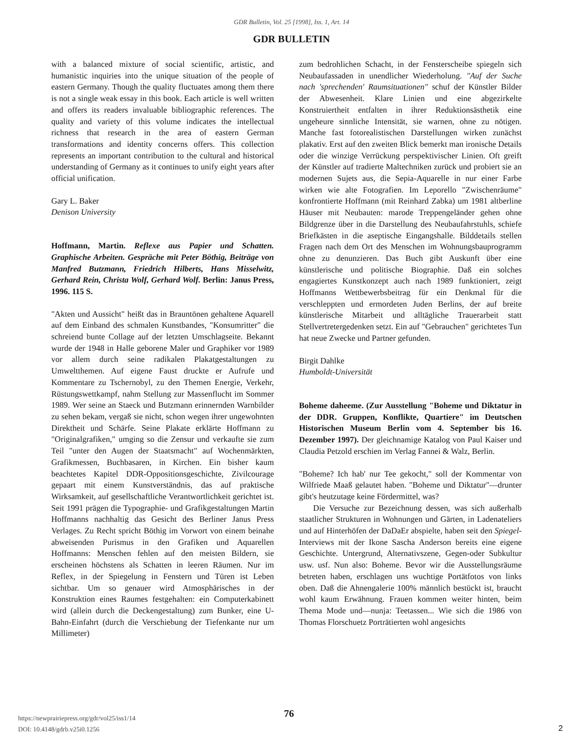GDR Bulletin, Vol. 25 [1998], Iss. 1, Art. 14
GDR BULLETIN
with a balanced mixture of social scientific, artistic, and humanistic inquiries into the unique situation of the people of eastern Germany. Though the quality fluctuates among them there is not a single weak essay in this book. Each article is well written and offers its readers invaluable bibliographic references. The quality and variety of this volume indicates the intellectual richness that research in the area of eastern German transformations and identity concerns offers. This collection represents an important contribution to the cultural and historical understanding of Germany as it continues to unify eight years after official unification.
Gary L. Baker
Denison University
Hoffmann, Martin. Reflexe aus Papier und Schatten. Graphische Arbeiten. Gespräche mit Peter Böthig, Beiträge von Manfred Butzmann, Friedrich Hilberts, Hans Misselwitz, Gerhard Rein, Christa Wolf, Gerhard Wolf. Berlin: Janus Press, 1996. 115 S.
"Akten und Aussicht" heißt das in Brauntönen gehaltene Aquarell auf dem Einband des schmalen Kunstbandes, "Konsumritter" die schreiend bunte Collage auf der letzten Umschlagseite. Bekannt wurde der 1948 in Halle geborene Maler und Graphiker vor 1989 vor allem durch seine radikalen Plakatgestaltungen zu Umweltthemen. Auf eigene Faust druckte er Aufrufe und Kommentare zu Tschernobyl, zu den Themen Energie, Verkehr, Rüstungswettkampf, nahm Stellung zur Massenflucht im Sommer 1989. Wer seine an Staeck und Butzmann erinnernden Warnbilder zu sehen bekam, vergaß sie nicht, schon wegen ihrer ungewohnten Direktheit und Schärfe. Seine Plakate erklärte Hoffmann zu "Originalgrafiken," umging so die Zensur und verkaufte sie zum Teil "unter den Augen der Staatsmacht" auf Wochenmärkten, Grafikmessen, Buchbasaren, in Kirchen. Ein bisher kaum beachtetes Kapitel DDR-Oppositionsgeschichte, Zivilcourage gepaart mit einem Kunstverständnis, das auf praktische Wirksamkeit, auf gesellschaftliche Verantwortlichkeit gerichtet ist. Seit 1991 prägen die Typographie- und Grafikgestaltungen Martin Hoffmanns nachhaltig das Gesicht des Berliner Janus Press Verlages. Zu Recht spricht Böthig im Vorwort von einem beinahe abweisenden Purismus in den Grafiken und Aquarellen Hoffmanns: Menschen fehlen auf den meisten Bildern, sie erscheinen höchstens als Schatten in leeren Räumen. Nur im Reflex, in der Spiegelung in Fenstern und Türen ist Leben sichtbar. Um so genauer wird Atmosphärisches in der Konstruktion eines Raumes festgehalten: ein Computerkabinett wird (allein durch die Deckengestaltung) zum Bunker, eine U-Bahn-Einfahrt (durch die Verschiebung der Tiefenkante nur um Millimeter)
zum bedrohlichen Schacht, in der Fensterscheibe spiegeln sich Neubaufassaden in unendlicher Wiederholung. "Auf der Suche nach 'sprechenden' Raumsituationen" schuf der Künstler Bilder der Abwesenheit. Klare Linien und eine abgezirkelte Konstruiertheit entfalten in ihrer Reduktionsästhetik eine ungeheure sinnliche Intensität, sie warnen, ohne zu nötigen. Manche fast fotorealistischen Darstellungen wirken zunächst plakativ. Erst auf den zweiten Blick bemerkt man ironische Details oder die winzige Verrückung perspektivischer Linien. Oft greift der Künstler auf tradierte Maltechniken zurück und probiert sie an modernen Sujets aus, die Sepia-Aquarelle in nur einer Farbe wirken wie alte Fotografien. Im Leporello "Zwischenräume" konfrontierte Hoffmann (mit Reinhard Zabka) um 1981 altberline Häuser mit Neubauten: marode Treppengeländer gehen ohne Bildgrenze über in die Darstellung des Neubaufahrstuhls, schiefe Briefkästen in die aseptische Eingangshalle. Bilddetails stellen Fragen nach dem Ort des Menschen im Wohnungsbauprogramm ohne zu denunzieren. Das Buch gibt Auskunft über eine künstlerische und politische Biographie. Daß ein solches engagiertes Kunstkonzept auch nach 1989 funktioniert, zeigt Hoffmanns Wettbewerbsbeitrag für ein Denkmal für die verschleppten und ermordeten Juden Berlins, der auf breite künstlerische Mitarbeit und alltägliche Trauerarbeit statt Stellvertretergedenken setzt. Ein auf "Gebrauchen" gerichtetes Tun hat neue Zwecke und Partner gefunden.
Birgit Dahlke
Humboldt-Universität
Boheme daheeme. (Zur Ausstellung "Boheme und Diktatur in der DDR. Gruppen, Konflikte, Quartiere" im Deutschen Historischen Museum Berlin vom 4. September bis 16. Dezember 1997). Der gleichnamige Katalog von Paul Kaiser und Claudia Petzold erschien im Verlag Fannei & Walz, Berlin.
"Boheme? Ich hab' nur Tee gekocht," soll der Kommentar von Wilfriede Maaß gelautet haben. "Boheme und Diktatur"—drunter gibt's heutzutage keine Fördermittel, was?
Die Versuche zur Bezeichnung dessen, was sich außerhalb staatlicher Strukturen in Wohnungen und Gärten, in Ladenateliers und auf Hinterhöfen der DaDaEr abspielte, haben seit den Spiegel-Interviews mit der Ikone Sascha Anderson bereits eine eigene Geschichte. Untergrund, Alternativszene, Gegen-oder Subkultur usw. usf. Nun also: Boheme. Bevor wir die Ausstellungsräume betreten haben, erschlagen uns wuchtige Portätfotos von links oben. Daß die Ahnengalerie 100% männlich bestückt ist, braucht wohl kaum Erwähnung. Frauen kommen weiter hinten, beim Thema Mode und—nunja: Teetassen... Wie sich die 1986 von Thomas Florschuetz Porträtierten wohl angesichts
76
https://newprairiepress.org/gdr/vol25/iss1/14
DOI: 10.4148/gdrb.v25i0.1256
2